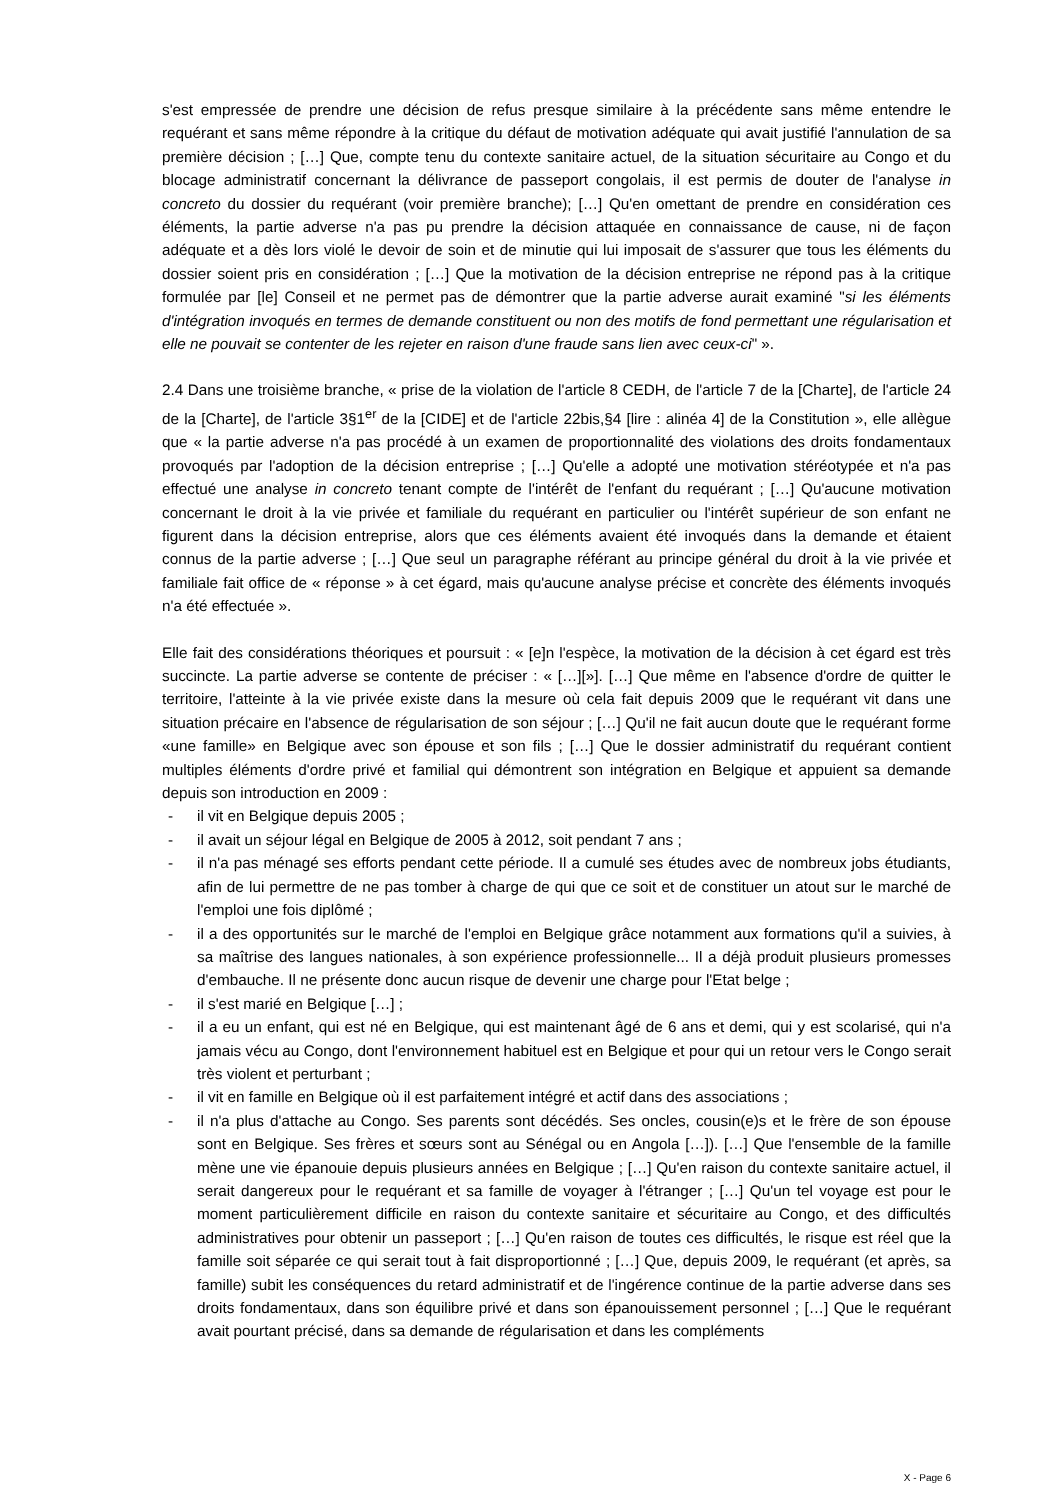s'est empressée de prendre une décision de refus presque similaire à la précédente sans même entendre le requérant et sans même répondre à la critique du défaut de motivation adéquate qui avait justifié l'annulation de sa première décision ; […] Que, compte tenu du contexte sanitaire actuel, de la situation sécuritaire au Congo et du blocage administratif concernant la délivrance de passeport congolais, il est permis de douter de l'analyse in concreto du dossier du requérant (voir première branche); […] Qu'en omettant de prendre en considération ces éléments, la partie adverse n'a pas pu prendre la décision attaquée en connaissance de cause, ni de façon adéquate et a dès lors violé le devoir de soin et de minutie qui lui imposait de s'assurer que tous les éléments du dossier soient pris en considération ; […] Que la motivation de la décision entreprise ne répond pas à la critique formulée par [le] Conseil et ne permet pas de démontrer que la partie adverse aurait examiné "si les éléments d'intégration invoqués en termes de demande constituent ou non des motifs de fond permettant une régularisation et elle ne pouvait se contenter de les rejeter en raison d'une fraude sans lien avec ceux-ci" ».
2.4 Dans une troisième branche, « prise de la violation de l'article 8 CEDH, de l'article 7 de la [Charte], de l'article 24 de la [Charte], de l'article 3§1<sup>er</sup> de la [CIDE] et de l'article 22bis,§4 [lire : alinéa 4] de la Constitution », elle allègue que « la partie adverse n'a pas procédé à un examen de proportionnalité des violations des droits fondamentaux provoqués par l'adoption de la décision entreprise ; […] Qu'elle a adopté une motivation stéréotypée et n'a pas effectué une analyse in concreto tenant compte de l'intérêt de l'enfant du requérant ; […] Qu'aucune motivation concernant le droit à la vie privée et familiale du requérant en particulier ou l'intérêt supérieur de son enfant ne figurent dans la décision entreprise, alors que ces éléments avaient été invoqués dans la demande et étaient connus de la partie adverse ; […] Que seul un paragraphe référant au principe général du droit à la vie privée et familiale fait office de « réponse » à cet égard, mais qu'aucune analyse précise et concrète des éléments invoqués n'a été effectuée ».
Elle fait des considérations théoriques et poursuit : « [e]n l'espèce, la motivation de la décision à cet égard est très succincte. La partie adverse se contente de préciser : « […][»]. […] Que même en l'absence d'ordre de quitter le territoire, l'atteinte à la vie privée existe dans la mesure où cela fait depuis 2009 que le requérant vit dans une situation précaire en l'absence de régularisation de son séjour ; […] Qu'il ne fait aucun doute que le requérant forme «une famille» en Belgique avec son épouse et son fils ; […] Que le dossier administratif du requérant contient multiples éléments d'ordre privé et familial qui démontrent son intégration en Belgique et appuient sa demande depuis son introduction en 2009 :
- il vit en Belgique depuis 2005 ;
- il avait un séjour légal en Belgique de 2005 à 2012, soit pendant 7 ans ;
- il n'a pas ménagé ses efforts pendant cette période. Il a cumulé ses études avec de nombreux jobs étudiants, afin de lui permettre de ne pas tomber à charge de qui que ce soit et de constituer un atout sur le marché de l'emploi une fois diplômé ;
- il a des opportunités sur le marché de l'emploi en Belgique grâce notamment aux formations qu'il a suivies, à sa maîtrise des langues nationales, à son expérience professionnelle... Il a déjà produit plusieurs promesses d'embauche. Il ne présente donc aucun risque de devenir une charge pour l'Etat belge ;
- il s'est marié en Belgique […] ;
- il a eu un enfant, qui est né en Belgique, qui est maintenant âgé de 6 ans et demi, qui y est scolarisé, qui n'a jamais vécu au Congo, dont l'environnement habituel est en Belgique et pour qui un retour vers le Congo serait très violent et perturbant ;
- il vit en famille en Belgique où il est parfaitement intégré et actif dans des associations ;
- il n'a plus d'attache au Congo. Ses parents sont décédés. Ses oncles, cousin(e)s et le frère de son épouse sont en Belgique. Ses frères et sœurs sont au Sénégal ou en Angola […]). […] Que l'ensemble de la famille mène une vie épanouie depuis plusieurs années en Belgique ; […] Qu'en raison du contexte sanitaire actuel, il serait dangereux pour le requérant et sa famille de voyager à l'étranger ; […] Qu'un tel voyage est pour le moment particulièrement difficile en raison du contexte sanitaire et sécuritaire au Congo, et des difficultés administratives pour obtenir un passeport ; […] Qu'en raison de toutes ces difficultés, le risque est réel que la famille soit séparée ce qui serait tout à fait disproportionné ; […] Que, depuis 2009, le requérant (et après, sa famille) subit les conséquences du retard administratif et de l'ingérence continue de la partie adverse dans ses droits fondamentaux, dans son équilibre privé et dans son épanouissement personnel ; […] Que le requérant avait pourtant précisé, dans sa demande de régularisation et dans les compléments
X - Page 6